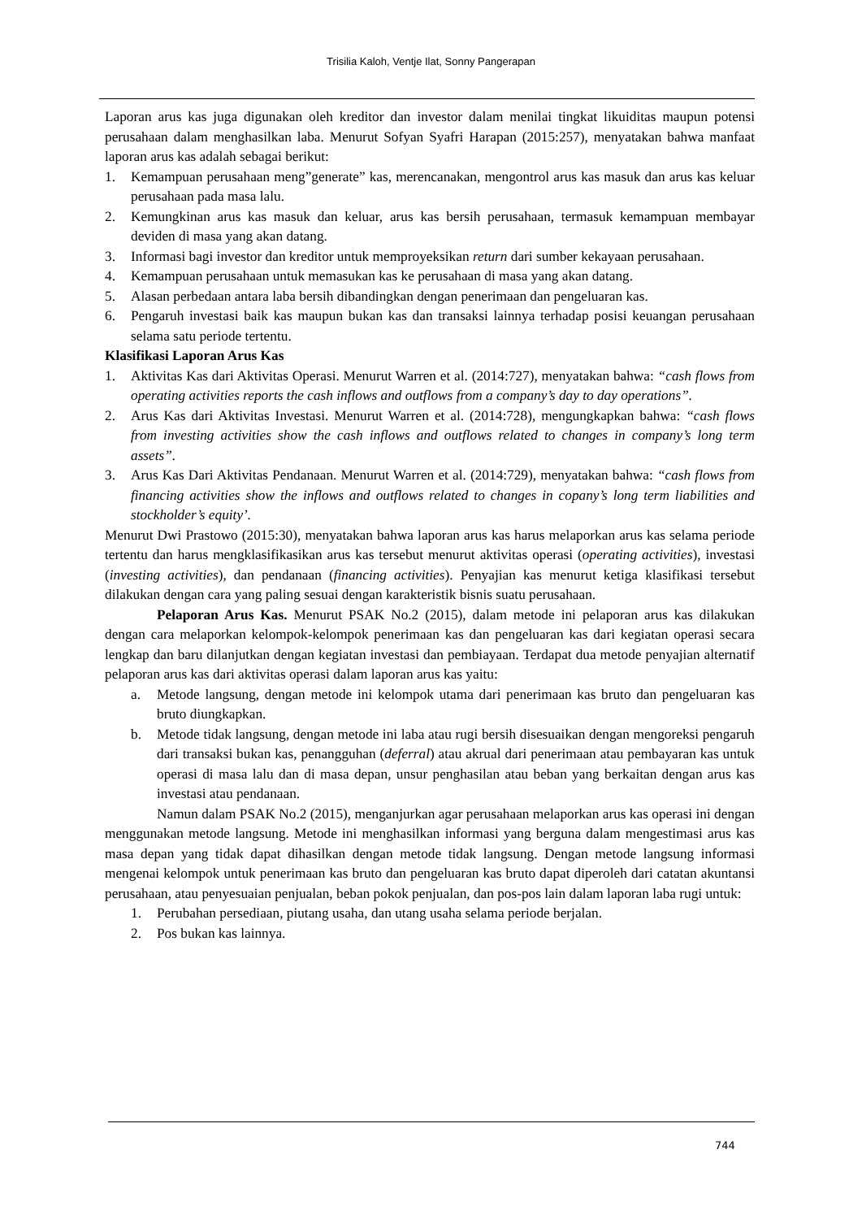Trisilia Kaloh, Ventje Ilat, Sonny Pangerapan
Laporan arus kas juga digunakan oleh kreditor dan investor dalam menilai tingkat likuiditas maupun potensi perusahaan dalam menghasilkan laba. Menurut Sofyan Syafri Harapan (2015:257), menyatakan bahwa manfaat laporan arus kas adalah sebagai berikut:
1. Kemampuan perusahaan meng”generate” kas, merencanakan, mengontrol arus kas masuk dan arus kas keluar perusahaan pada masa lalu.
2. Kemungkinan arus kas masuk dan keluar, arus kas bersih perusahaan, termasuk kemampuan membayar deviden di masa yang akan datang.
3. Informasi bagi investor dan kreditor untuk memproyeksikan return dari sumber kekayaan perusahaan.
4. Kemampuan perusahaan untuk memasukan kas ke perusahaan di masa yang akan datang.
5. Alasan perbedaan antara laba bersih dibandingkan dengan penerimaan dan pengeluaran kas.
6. Pengaruh investasi baik kas maupun bukan kas dan transaksi lainnya terhadap posisi keuangan perusahaan selama satu periode tertentu.
Klasifikasi Laporan Arus Kas
1. Aktivitas Kas dari Aktivitas Operasi. Menurut Warren et al. (2014:727), menyatakan bahwa: “cash flows from operating activities reports the cash inflows and outflows from a company’s day to day operations”.
2. Arus Kas dari Aktivitas Investasi. Menurut Warren et al. (2014:728), mengungkapkan bahwa: “cash flows from investing activities show the cash inflows and outflows related to changes in company’s long term assets”.
3. Arus Kas Dari Aktivitas Pendanaan. Menurut Warren et al. (2014:729), menyatakan bahwa: “cash flows from financing activities show the inflows and outflows related to changes in copany’s long term liabilities and stockholder’s equity’.
Menurut Dwi Prastowo (2015:30), menyatakan bahwa laporan arus kas harus melaporkan arus kas selama periode tertentu dan harus mengklasifikasikan arus kas tersebut menurut aktivitas operasi (operating activities), investasi (investing activities), dan pendanaan (financing activities). Penyajian kas menurut ketiga klasifikasi tersebut dilakukan dengan cara yang paling sesuai dengan karakteristik bisnis suatu perusahaan.
Pelaporan Arus Kas. Menurut PSAK No.2 (2015), dalam metode ini pelaporan arus kas dilakukan dengan cara melaporkan kelompok-kelompok penerimaan kas dan pengeluaran kas dari kegiatan operasi secara lengkap dan baru dilanjutkan dengan kegiatan investasi dan pembiayaan. Terdapat dua metode penyajian alternatif pelaporan arus kas dari aktivitas operasi dalam laporan arus kas yaitu:
a. Metode langsung, dengan metode ini kelompok utama dari penerimaan kas bruto dan pengeluaran kas bruto diungkapkan.
b. Metode tidak langsung, dengan metode ini laba atau rugi bersih disesuaikan dengan mengoreksi pengaruh dari transaksi bukan kas, penangguhan (deferral) atau akrual dari penerimaan atau pembayaran kas untuk operasi di masa lalu dan di masa depan, unsur penghasilan atau beban yang berkaitan dengan arus kas investasi atau pendanaan.
Namun dalam PSAK No.2 (2015), menganjurkan agar perusahaan melaporkan arus kas operasi ini dengan menggunakan metode langsung. Metode ini menghasilkan informasi yang berguna dalam mengestimasi arus kas masa depan yang tidak dapat dihasilkan dengan metode tidak langsung. Dengan metode langsung informasi mengenai kelompok untuk penerimaan kas bruto dan pengeluaran kas bruto dapat diperoleh dari catatan akuntansi perusahaan, atau penyesuaian penjualan, beban pokok penjualan, dan pos-pos lain dalam laporan laba rugi untuk:
1. Perubahan persediaan, piutang usaha, dan utang usaha selama periode berjalan.
2. Pos bukan kas lainnya.
744